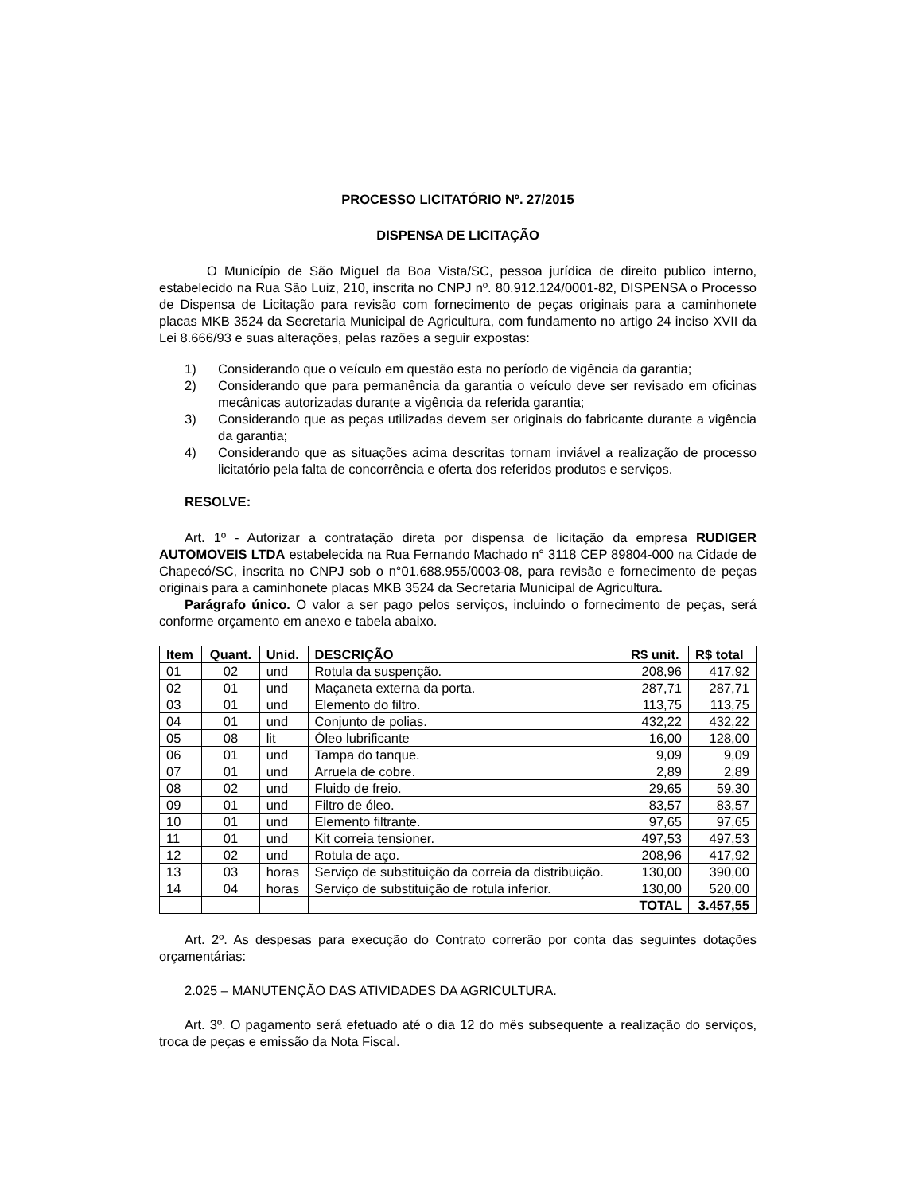PROCESSO LICITATÓRIO Nº. 27/2015
DISPENSA DE LICITAÇÃO
O Município de São Miguel da Boa Vista/SC, pessoa jurídica de direito publico interno, estabelecido na Rua São Luiz, 210, inscrita no CNPJ nº. 80.912.124/0001-82, DISPENSA o Processo de Dispensa de Licitação para revisão com fornecimento de peças originais para a caminhonete placas MKB 3524 da Secretaria Municipal de Agricultura, com fundamento no artigo 24 inciso XVII da Lei 8.666/93 e suas alterações, pelas razões a seguir expostas:
1) Considerando que o veículo em questão esta no período de vigência da garantia;
2) Considerando que para permanência da garantia o veículo deve ser revisado em oficinas mecânicas autorizadas durante a vigência da referida garantia;
3) Considerando que as peças utilizadas devem ser originais do fabricante durante a vigência da garantia;
4) Considerando que as situações acima descritas tornam inviável a realização de processo licitatório pela falta de concorrência e oferta dos referidos produtos e serviços.
RESOLVE:
Art. 1º - Autorizar a contratação direta por dispensa de licitação da empresa RUDIGER AUTOMOVEIS LTDA estabelecida na Rua Fernando Machado n° 3118 CEP 89804-000 na Cidade de Chapecó/SC, inscrita no CNPJ sob o n°01.688.955/0003-08, para revisão e fornecimento de peças originais para a caminhonete placas MKB 3524 da Secretaria Municipal de Agricultura.
Parágrafo único. O valor a ser pago pelos serviços, incluindo o fornecimento de peças, será conforme orçamento em anexo e tabela abaixo.
| Item | Quant. | Unid. | DESCRIÇÃO | R$ unit. | R$ total |
| --- | --- | --- | --- | --- | --- |
| 01 | 02 | und | Rotula da suspenção. | 208,96 | 417,92 |
| 02 | 01 | und | Maçaneta externa da porta. | 287,71 | 287,71 |
| 03 | 01 | und | Elemento do filtro. | 113,75 | 113,75 |
| 04 | 01 | und | Conjunto de polias. | 432,22 | 432,22 |
| 05 | 08 | lit | Óleo lubrificante | 16,00 | 128,00 |
| 06 | 01 | und | Tampa do tanque. | 9,09 | 9,09 |
| 07 | 01 | und | Arruela de cobre. | 2,89 | 2,89 |
| 08 | 02 | und | Fluido de freio. | 29,65 | 59,30 |
| 09 | 01 | und | Filtro de óleo. | 83,57 | 83,57 |
| 10 | 01 | und | Elemento filtrante. | 97,65 | 97,65 |
| 11 | 01 | und | Kit correia tensioner. | 497,53 | 497,53 |
| 12 | 02 | und | Rotula de aço. | 208,96 | 417,92 |
| 13 | 03 | horas | Serviço de substituição da correia da distribuição. | 130,00 | 390,00 |
| 14 | 04 | horas | Serviço de substituição de rotula inferior. | 130,00 | 520,00 |
| | | | | TOTAL | 3.457,55 |
Art. 2º. As despesas para execução do Contrato correrão por conta das seguintes dotações orçamentárias:
2.025 – MANUTENÇÃO DAS ATIVIDADES DA AGRICULTURA.
Art. 3º. O pagamento será efetuado até o dia 12 do mês subsequente a realização do serviços, troca de peças e emissão da Nota Fiscal.